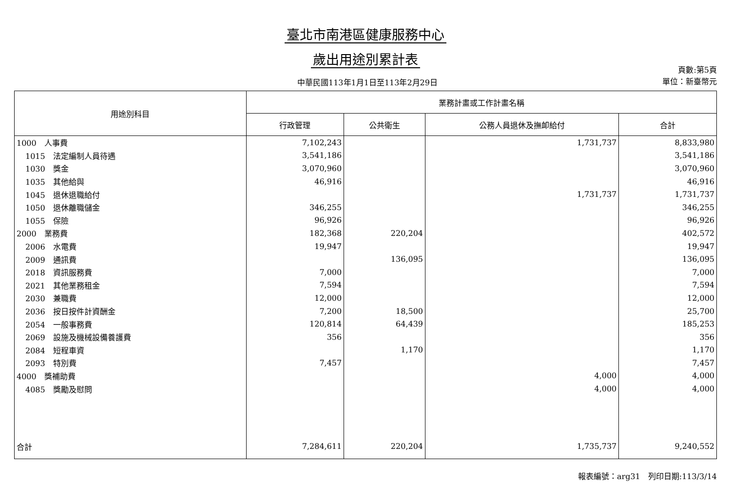臺北市南港區健康服務中心
歲出用途別累計表
中華民國113年1月1日至113年2月29日
頁數:第5頁
單位：新臺幣元
| 用途別科目 | 業務計畫或工作計畫名稱 | | | |
| --- | --- | --- | --- | --- |
| | 行政管理 | 公共衛生 | 公務人員退休及撫卹給付 | 合計 |
| 1000 人事費 | 7,102,243 | | 1,731,737 | 8,833,980 |
| 1015 法定編制人員待遇 | 3,541,186 | | | 3,541,186 |
| 1030 獎金 | 3,070,960 | | | 3,070,960 |
| 1035 其他給與 | 46,916 | | | 46,916 |
| 1045 退休退職給付 | | | 1,731,737 | 1,731,737 |
| 1050 退休離職儲金 | 346,255 | | | 346,255 |
| 1055 保險 | 96,926 | | | 96,926 |
| 2000 業務費 | 182,368 | 220,204 | | 402,572 |
| 2006 水電費 | 19,947 | | | 19,947 |
| 2009 通訊費 | | 136,095 | | 136,095 |
| 2018 資訊服務費 | 7,000 | | | 7,000 |
| 2021 其他業務租金 | 7,594 | | | 7,594 |
| 2030 兼職費 | 12,000 | | | 12,000 |
| 2036 按日按件計資酬金 | 7,200 | 18,500 | | 25,700 |
| 2054 一般事務費 | 120,814 | 64,439 | | 185,253 |
| 2069 設施及機械設備養護費 | 356 | | | 356 |
| 2084 短程車資 | | 1,170 | | 1,170 |
| 2093 特別費 | 7,457 | | | 7,457 |
| 4000 獎補助費 | | | 4,000 | 4,000 |
| 4085 獎勵及慰問 | | | 4,000 | 4,000 |
| 合計 | 7,284,611 | 220,204 | 1,735,737 | 9,240,552 |
報表編號：arg31　列印日期:113/3/14